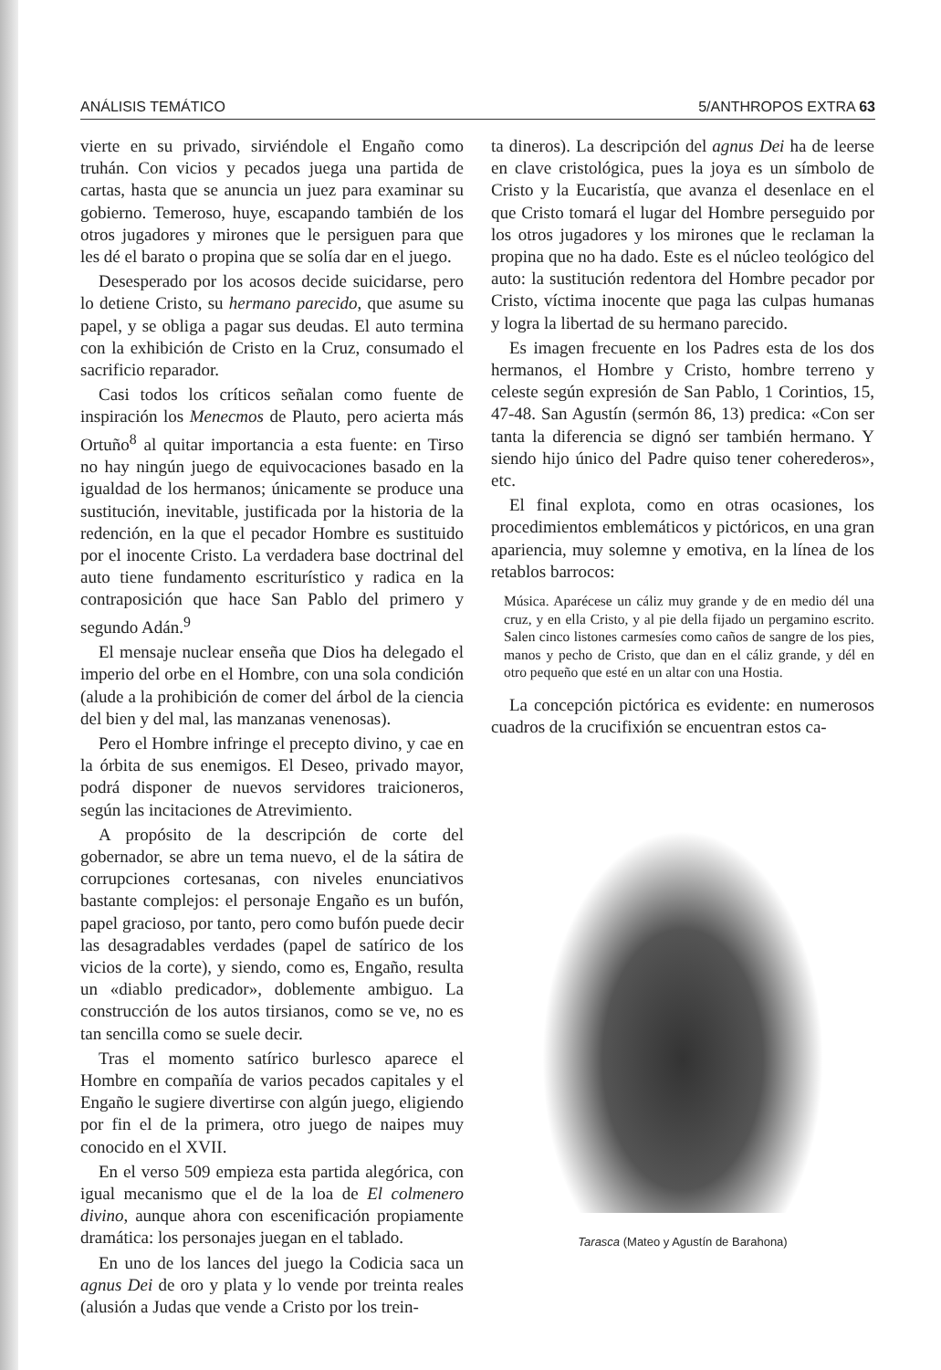ANÁLISIS TEMÁTICO 5/ANTHROPOS EXTRA 63
vierte en su privado, sirviéndole el Engaño como truhán. Con vicios y pecados juega una partida de cartas, hasta que se anuncia un juez para examinar su gobierno. Temeroso, huye, escapando también de los otros jugadores y mirones que le persiguen para que les dé el barato o propina que se solía dar en el juego.
Desesperado por los acosos decide suicidarse, pero lo detiene Cristo, su hermano parecido, que asume su papel, y se obliga a pagar sus deudas. El auto termina con la exhibición de Cristo en la Cruz, consumado el sacrificio reparador.
Casi todos los críticos señalan como fuente de inspiración los Menecmos de Plauto, pero acierta más Ortuño<sup>8</sup> al quitar importancia a esta fuente: en Tirso no hay ningún juego de equivocaciones basado en la igualdad de los hermanos; únicamente se produce una sustitución, inevitable, justificada por la historia de la redención, en la que el pecador Hombre es sustituido por el inocente Cristo. La verdadera base doctrinal del auto tiene fundamento escriturístico y radica en la contraposición que hace San Pablo del primero y segundo Adán.<sup>9</sup>
El mensaje nuclear enseña que Dios ha delegado el imperio del orbe en el Hombre, con una sola condición (alude a la prohibición de comer del árbol de la ciencia del bien y del mal, las manzanas venenosas).
Pero el Hombre infringe el precepto divino, y cae en la órbita de sus enemigos. El Deseo, privado mayor, podrá disponer de nuevos servidores traicioneros, según las incitaciones de Atrevimiento.
A propósito de la descripción de corte del gobernador, se abre un tema nuevo, el de la sátira de corrupciones cortesanas, con niveles enunciativos bastante complejos: el personaje Engaño es un bufón, papel gracioso, por tanto, pero como bufón puede decir las desagradables verdades (papel de satírico de los vicios de la corte), y siendo, como es, Engaño, resulta un «diablo predicador», doblemente ambiguo. La construcción de los autos tirsianos, como se ve, no es tan sencilla como se suele decir.
Tras el momento satírico burlesco aparece el Hombre en compañía de varios pecados capitales y el Engaño le sugiere divertirse con algún juego, eligiendo por fin el de la primera, otro juego de naipes muy conocido en el XVII.
En el verso 509 empieza esta partida alegórica, con igual mecanismo que el de la loa de El colmenero divino, aunque ahora con escenificación propiamente dramática: los personajes juegan en el tablado.
En uno de los lances del juego la Codicia saca un agnus Dei de oro y plata y lo vende por treinta reales (alusión a Judas que vende a Cristo por los trein-
ta dineros). La descripción del agnus Dei ha de leerse en clave cristológica, pues la joya es un símbolo de Cristo y la Eucaristía, que avanza el desenlace en el que Cristo tomará el lugar del Hombre perseguido por los otros jugadores y los mirones que le reclaman la propina que no ha dado. Este es el núcleo teológico del auto: la sustitución redentora del Hombre pecador por Cristo, víctima inocente que paga las culpas humanas y logra la libertad de su hermano parecido.
Es imagen frecuente en los Padres esta de los dos hermanos, el Hombre y Cristo, hombre terreno y celeste según expresión de San Pablo, 1 Corintios, 15, 47-48. San Agustín (sermón 86, 13) predica: «Con ser tanta la diferencia se dignó ser también hermano. Y siendo hijo único del Padre quiso tener coherederos», etc.
El final explota, como en otras ocasiones, los procedimientos emblemáticos y pictóricos, en una gran apariencia, muy solemne y emotiva, en la línea de los retablos barrocos:
Música. Aparécese un cáliz muy grande y de en medio dél una cruz, y en ella Cristo, y al pie della fijado un pergamino escrito. Salen cinco listones carmesíes como caños de sangre de los pies, manos y pecho de Cristo, que dan en el cáliz grande, y dél en otro pequeño que esté en un altar con una Hostia.
La concepción pictórica es evidente: en numerosos cuadros de la crucifixión se encuentran estos ca-
Tarasca (Mateo y Agustín de Barahona)